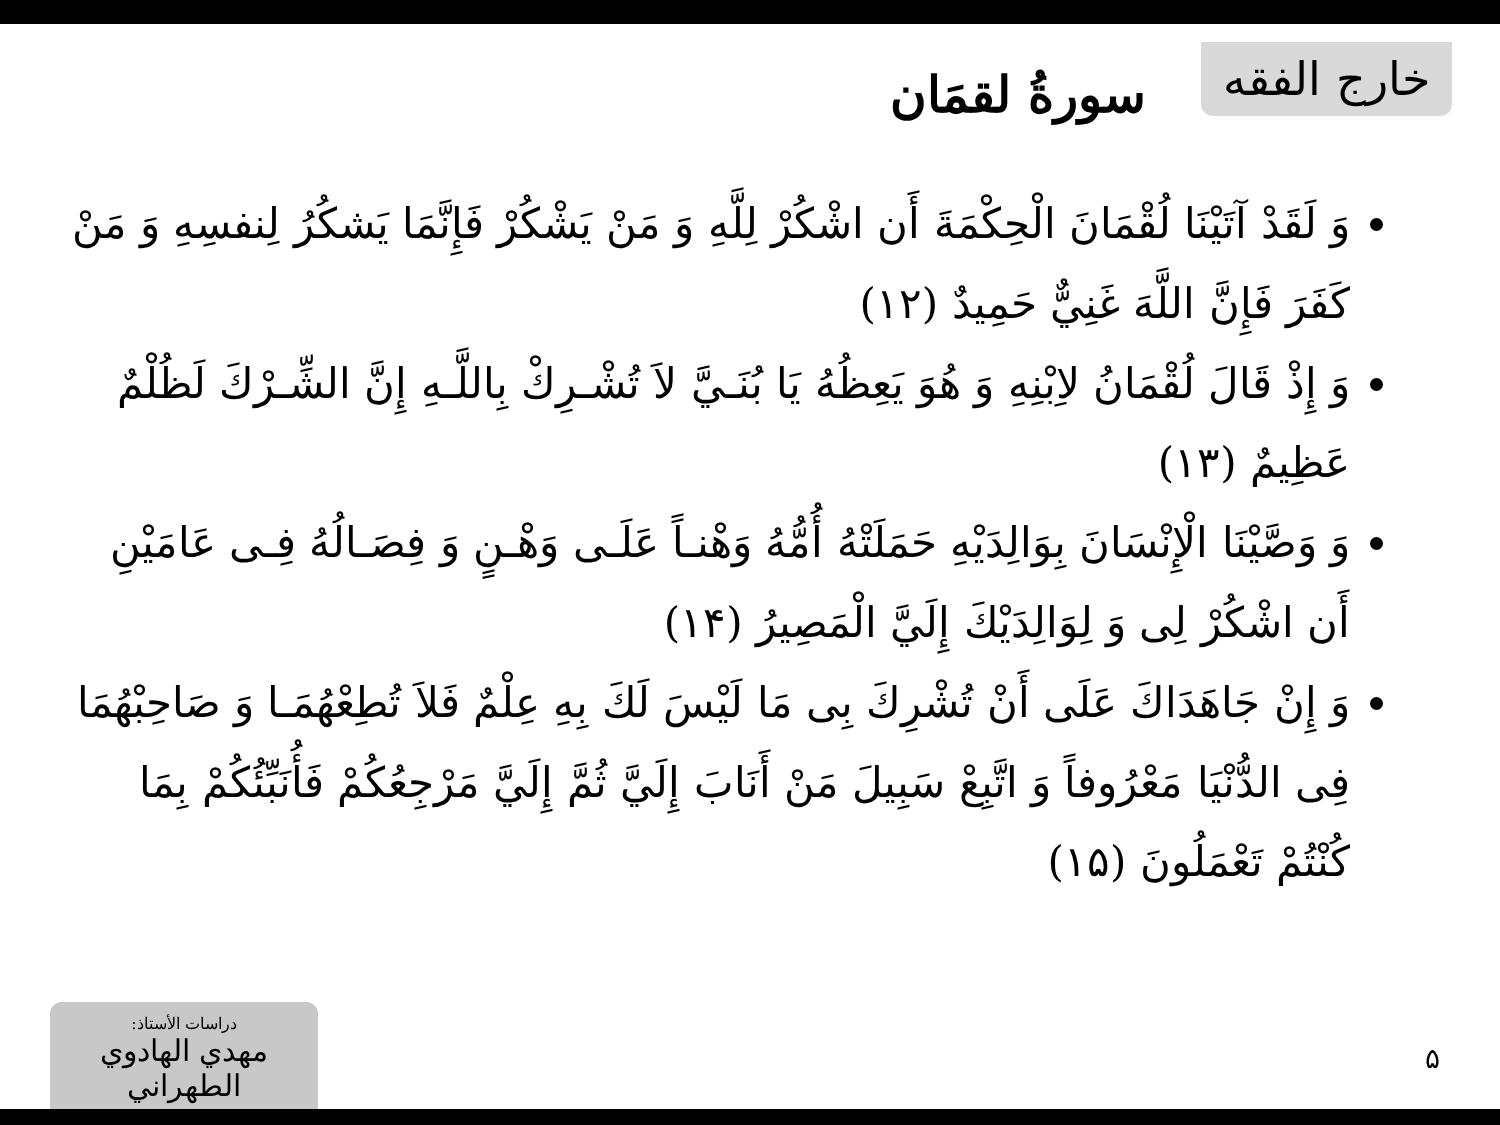خارج الفقه
سورةُ لقمَان
وَ لَقَدْ آتَيْنَا لُقْمَانَ الْحِكْمَةَ أَن اشْكُرْ لِلَّهِ وَ مَنْ يَشْكُرْ فَإِنَّمَا يَشكُرُ لِنفسِهِ وَ مَنْ كَفَرَ فَإِنَّ اللَّهَ غَنِيٌّ حَمِيدٌ (١٢)
وَ إِذْ قَالَ لُقْمَانُ لاِبْنِهِ وَ هُوَ يَعِظُهُ يَا بُنَـيَّ لاَ تُشْـرِكْ بِاللَّـهِ إِنَّ الشِّـرْكَ لَظُلْمٌ عَظِيمٌ (١٣)
وَ وَصَّيْنَا الْإِنْسَانَ بِوَالِدَيْهِ حَمَلَتْهُ أُمُّهُ وَهْنـاً عَلَـى وَهْـنٍ وَ فِصَـالُهُ فِـى عَامَيْنِ أَن اشْكُرْ لِى وَ لِوَالِدَيْكَ إِلَيَّ الْمَصِيرُ (١۴)
وَ إِنْ جَاهَدَاكَ عَلَى أَنْ تُشْرِكَ بِى مَا لَيْسَ لَكَ بِهِ عِلْمٌ فَلاَ تُطِعْهُمَـا وَ صَاحِبْهُمَا فِى الدُّنْيَا مَعْرُوفاً وَ اتَّبِعْ سَبِيلَ مَنْ أَنَابَ إِلَيَّ ثُمَّ إِلَيَّ مَرْجِعُكُمْ فَأُنَبِّئُكُمْ بِمَا كُنْتُمْ تَعْمَلُونَ (١۵)
دراسات الأستاذ:
مهدي الهادوي الطهراني
۵